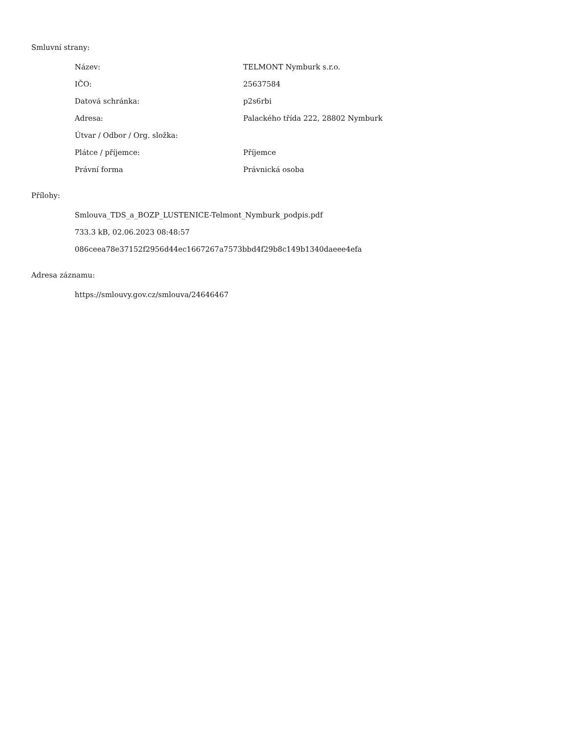Smluvní strany:
| Název: | TELMONT Nymburk s.r.o. |
| IČO: | 25637584 |
| Datová schránka: | p2s6rbi |
| Adresa: | Palackého třída 222, 28802 Nymburk |
| Útvar / Odbor / Org. složka: | |
| Plátce / příjemce: | Příjemce |
| Právní forma | Právnická osoba |
Přílohy:
Smlouva_TDS_a_BOZP_LUSTENICE-Telmont_Nymburk_podpis.pdf
733.3 kB, 02.06.2023 08:48:57
086ceea78e37152f2956d44ec1667267a7573bbd4f29b8c149b1340daeee4efa
Adresa záznamu:
https://smlouvy.gov.cz/smlouva/24646467